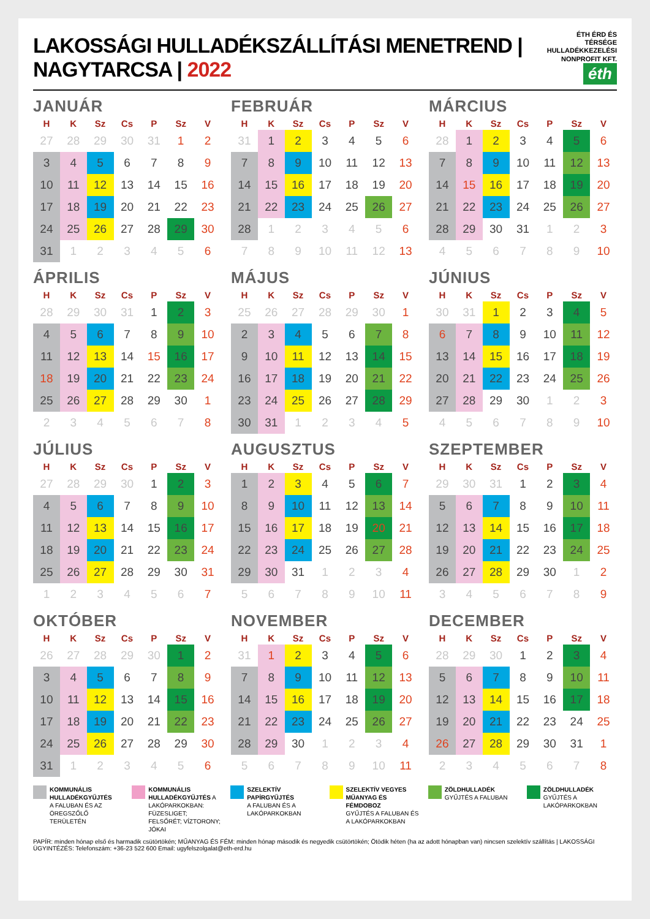LAKOSSÁGI HULLADÉKSZÁLLÍTÁSI MENETREND | NAGYTARCSA | 2022
ÉTH ÉRD ÉS TÉRSÉGE
HULLADÉKKEZELÉSI
NONPROFIT KFT. éth
JANUÁR
| H | K | Sz | Cs | P | Sz | V |
| --- | --- | --- | --- | --- | --- | --- |
| 27 | 28 | 29 | 30 | 31 | 1 | 2 |
| 3 | 4 | 5 | 6 | 7 | 8 | 9 |
| 10 | 11 | 12 | 13 | 14 | 15 | 16 |
| 17 | 18 | 19 | 20 | 21 | 22 | 23 |
| 24 | 25 | 26 | 27 | 28 | 29 | 30 |
| 31 | 1 | 2 | 3 | 4 | 5 | 6 |
FEBRUÁR
| H | K | Sz | Cs | P | Sz | V |
| --- | --- | --- | --- | --- | --- | --- |
| 31 | 1 | 2 | 3 | 4 | 5 | 6 |
| 7 | 8 | 9 | 10 | 11 | 12 | 13 |
| 14 | 15 | 16 | 17 | 18 | 19 | 20 |
| 21 | 22 | 23 | 24 | 25 | 26 | 27 |
| 28 | 1 | 2 | 3 | 4 | 5 | 6 |
| 7 | 8 | 9 | 10 | 11 | 12 | 13 |
MÁRCIUS
| H | K | Sz | Cs | P | Sz | V |
| --- | --- | --- | --- | --- | --- | --- |
| 28 | 1 | 2 | 3 | 4 | 5 | 6 |
| 7 | 8 | 9 | 10 | 11 | 12 | 13 |
| 14 | 15 | 16 | 17 | 18 | 19 | 20 |
| 21 | 22 | 23 | 24 | 25 | 26 | 27 |
| 28 | 29 | 30 | 31 | 1 | 2 | 3 |
| 4 | 5 | 6 | 7 | 8 | 9 | 10 |
ÁPRILIS
| H | K | Sz | Cs | P | Sz | V |
| --- | --- | --- | --- | --- | --- | --- |
| 28 | 29 | 30 | 31 | 1 | 2 | 3 |
| 4 | 5 | 6 | 7 | 8 | 9 | 10 |
| 11 | 12 | 13 | 14 | 15 | 16 | 17 |
| 18 | 19 | 20 | 21 | 22 | 23 | 24 |
| 25 | 26 | 27 | 28 | 29 | 30 | 1 |
| 2 | 3 | 4 | 5 | 6 | 7 | 8 |
MÁJUS
| H | K | Sz | Cs | P | Sz | V |
| --- | --- | --- | --- | --- | --- | --- |
| 25 | 26 | 27 | 28 | 29 | 30 | 1 |
| 2 | 3 | 4 | 5 | 6 | 7 | 8 |
| 9 | 10 | 11 | 12 | 13 | 14 | 15 |
| 16 | 17 | 18 | 19 | 20 | 21 | 22 |
| 23 | 24 | 25 | 26 | 27 | 28 | 29 |
| 30 | 31 | 1 | 2 | 3 | 4 | 5 |
JÚNIUS
| H | K | Sz | Cs | P | Sz | V |
| --- | --- | --- | --- | --- | --- | --- |
| 30 | 31 | 1 | 2 | 3 | 4 | 5 |
| 6 | 7 | 8 | 9 | 10 | 11 | 12 |
| 13 | 14 | 15 | 16 | 17 | 18 | 19 |
| 20 | 21 | 22 | 23 | 24 | 25 | 26 |
| 27 | 28 | 29 | 30 | 1 | 2 | 3 |
| 4 | 5 | 6 | 7 | 8 | 9 | 10 |
JÚLIUS
| H | K | Sz | Cs | P | Sz | V |
| --- | --- | --- | --- | --- | --- | --- |
| 27 | 28 | 29 | 30 | 1 | 2 | 3 |
| 4 | 5 | 6 | 7 | 8 | 9 | 10 |
| 11 | 12 | 13 | 14 | 15 | 16 | 17 |
| 18 | 19 | 20 | 21 | 22 | 23 | 24 |
| 25 | 26 | 27 | 28 | 29 | 30 | 31 |
| 1 | 2 | 3 | 4 | 5 | 6 | 7 |
AUGUSZTUS
| H | K | Sz | Cs | P | Sz | V |
| --- | --- | --- | --- | --- | --- | --- |
| 1 | 2 | 3 | 4 | 5 | 6 | 7 |
| 8 | 9 | 10 | 11 | 12 | 13 | 14 |
| 15 | 16 | 17 | 18 | 19 | 20 | 21 |
| 22 | 23 | 24 | 25 | 26 | 27 | 28 |
| 29 | 30 | 31 | 1 | 2 | 3 | 4 |
| 5 | 6 | 7 | 8 | 9 | 10 | 11 |
SZEPTEMBER
| H | K | Sz | Cs | P | Sz | V |
| --- | --- | --- | --- | --- | --- | --- |
| 29 | 30 | 31 | 1 | 2 | 3 | 4 |
| 5 | 6 | 7 | 8 | 9 | 10 | 11 |
| 12 | 13 | 14 | 15 | 16 | 17 | 18 |
| 19 | 20 | 21 | 22 | 23 | 24 | 25 |
| 26 | 27 | 28 | 29 | 30 | 1 | 2 |
| 3 | 4 | 5 | 6 | 7 | 8 | 9 |
OKTÓBER
| H | K | Sz | Cs | P | Sz | V |
| --- | --- | --- | --- | --- | --- | --- |
| 26 | 27 | 28 | 29 | 30 | 1 | 2 |
| 3 | 4 | 5 | 6 | 7 | 8 | 9 |
| 10 | 11 | 12 | 13 | 14 | 15 | 16 |
| 17 | 18 | 19 | 20 | 21 | 22 | 23 |
| 24 | 25 | 26 | 27 | 28 | 29 | 30 |
| 31 | 1 | 2 | 3 | 4 | 5 | 6 |
NOVEMBER
| H | K | Sz | Cs | P | Sz | V |
| --- | --- | --- | --- | --- | --- | --- |
| 31 | 1 | 2 | 3 | 4 | 5 | 6 |
| 7 | 8 | 9 | 10 | 11 | 12 | 13 |
| 14 | 15 | 16 | 17 | 18 | 19 | 20 |
| 21 | 22 | 23 | 24 | 25 | 26 | 27 |
| 28 | 29 | 30 | 1 | 2 | 3 | 4 |
| 5 | 6 | 7 | 8 | 9 | 10 | 11 |
DECEMBER
| H | K | Sz | Cs | P | Sz | V |
| --- | --- | --- | --- | --- | --- | --- |
| 28 | 29 | 30 | 1 | 2 | 3 | 4 |
| 5 | 6 | 7 | 8 | 9 | 10 | 11 |
| 12 | 13 | 14 | 15 | 16 | 17 | 18 |
| 19 | 20 | 21 | 22 | 23 | 24 | 25 |
| 26 | 27 | 28 | 29 | 30 | 31 | 1 |
| 2 | 3 | 4 | 5 | 6 | 7 | 8 |
KOMMUNÁLIS HULLADÉKGYŰJTÉS
A FALUBAN ÉS AZ ÖREGSZŐLŐ TERÜLETÉN
KOMMUNÁLIS HULLADÉKGYŰJTÉS A LAKÓPARKOKBAN:
FÜZESLIGET; FELSŐRÉT; VÍZTORONY; JÓKAI
SZELEKTÍV PAPÍRGYŰJTÉS
A FALUBAN ÉS A LAKÓPARKOKBAN
SZELEKTÍV VEGYES MŰANYAG ÉS FÉMDOBOZ
GYŰJTÉS A FALUBAN ÉS A LAKÓPARKOKBAN
ZÖLDHULLADÉK
GYŰJTÉS A FALUBAN
ZÖLDHULLADÉK
GYŰJTÉS A LAKÓPARKOKBAN
PAPÍR: minden hónap első és harmadik csütörtökén; MŰANYAG ÉS FÉM: minden hónap második és negyedik csütörtökén; Ötödik héten (ha az adott hónapban van) nincsen szelektív szállítás | LAKOSSÁGI ÜGYINTÉZÉS: Telefonszám: +36-23 522 600 Email: ugyfelszolgalat@eth-erd.hu